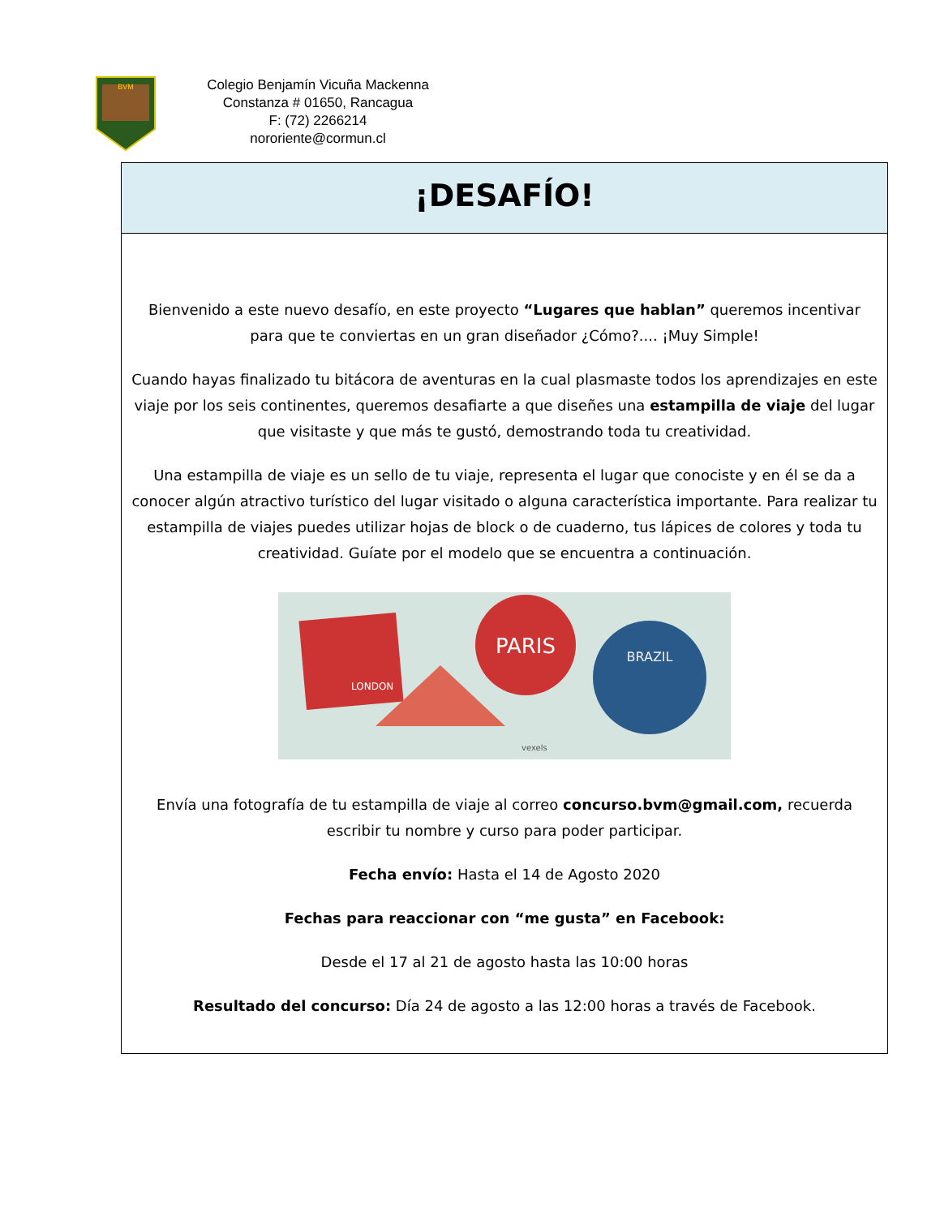BVM
Colegio Benjamín Vicuña Mackenna
Constanza # 01650, Rancagua
F: (72) 2266214
nororiente@cormun.cl
¡DESAFÍO!
Bienvenido a este nuevo desafío, en este proyecto “Lugares que hablan” queremos incentivar para que te conviertas en un gran diseñador ¿Cómo?.... ¡Muy Simple!
Cuando hayas finalizado tu bitácora de aventuras en la cual plasmaste todos los aprendizajes en este viaje por los seis continentes, queremos desafiarte a que diseñes una estampilla de viaje del lugar que visitaste y que más te gustó, demostrando toda tu creatividad.
Una estampilla de viaje es un sello de tu viaje, representa el lugar que conociste y en él se da a conocer algún atractivo turístico del lugar visitado o alguna característica importante. Para realizar tu estampilla de viajes puedes utilizar hojas de block o de cuaderno, tus lápices de colores y toda tu creatividad. Guíate por el modelo que se encuentra a continuación.
PARIS
BRAZIL
LONDON
vexels
Envía una fotografía de tu estampilla de viaje al correo concurso.bvm@gmail.com, recuerda escribir tu nombre y curso para poder participar.
Fecha envío: Hasta el 14 de Agosto 2020
Fechas para reaccionar con “me gusta” en Facebook:
Desde el 17 al 21 de agosto hasta las 10:00 horas
Resultado del concurso: Día 24 de agosto a las 12:00 horas a través de Facebook.